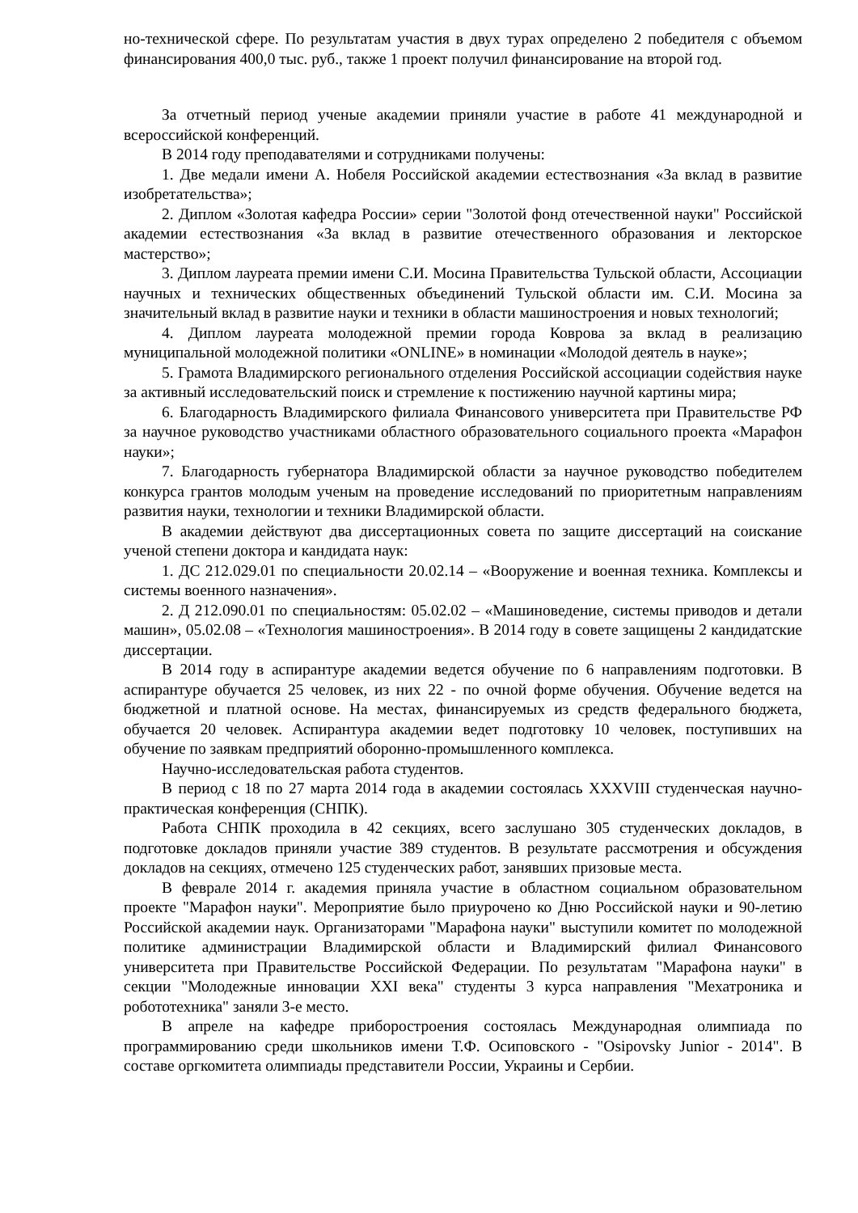но-технической сфере. По результатам участия в двух турах определено 2 победителя с объемом финансирования 400,0 тыс. руб., также 1 проект получил финансирование на второй год.
За отчетный период ученые академии приняли участие в работе 41 международной и всероссийской конференций.
В 2014 году преподавателями и сотрудниками получены:
1. Две медали имени А. Нобеля Российской академии естествознания «За вклад в развитие изобретательства»;
2. Диплом «Золотая кафедра России» серии "Золотой фонд отечественной науки" Российской академии естествознания «За вклад в развитие отечественного образования и лекторское мастерство»;
3. Диплом лауреата премии имени С.И. Мосина Правительства Тульской области, Ассоциации научных и технических общественных объединений Тульской области им. С.И. Мосина за значительный вклад в развитие науки и техники в области машиностроения и новых технологий;
4. Диплом лауреата молодежной премии города Коврова за вклад в реализацию муниципальной молодежной политики «ONLINE» в номинации «Молодой деятель в науке»;
5. Грамота Владимирского регионального отделения Российской ассоциации содействия науке за активный исследовательский поиск и стремление к постижению научной картины мира;
6. Благодарность Владимирского филиала Финансового университета при Правительстве РФ за научное руководство участниками областного образовательного социального проекта «Марафон науки»;
7. Благодарность губернатора Владимирской области за научное руководство победителем конкурса грантов молодым ученым на проведение исследований по приоритетным направлениям развития науки, технологии и техники Владимирской области.
В академии действуют два диссертационных совета по защите диссертаций на соискание ученой степени доктора и кандидата наук:
1. ДС 212.029.01 по специальности 20.02.14 – «Вооружение и военная техника. Комплексы и системы военного назначения».
2. Д 212.090.01 по специальностям: 05.02.02 – «Машиноведение, системы приводов и детали машин», 05.02.08 – «Технология машиностроения». В 2014 году в совете защищены 2 кандидатские диссертации.
В 2014 году в аспирантуре академии ведется обучение по 6 направлениям подготовки. В аспирантуре обучается 25 человек, из них 22 - по очной форме обучения. Обучение ведется на бюджетной и платной основе. На местах, финансируемых из средств федерального бюджета, обучается 20 человек. Аспирантура академии ведет подготовку 10 человек, поступивших на обучение по заявкам предприятий оборонно-промышленного комплекса.
Научно-исследовательская работа студентов.
В период с 18 по 27 марта 2014 года в академии состоялась XXXVIII студенческая научно-практическая конференция (СНПК).
Работа СНПК проходила в 42 секциях, всего заслушано 305 студенческих докладов, в подготовке докладов приняли участие 389 студентов. В результате рассмотрения и обсуждения докладов на секциях, отмечено 125 студенческих работ, занявших призовые места.
В феврале 2014 г. академия приняла участие в областном социальном образовательном проекте "Марафон науки". Мероприятие было приурочено ко Дню Российской науки и 90-летию Российской академии наук. Организаторами "Марафона науки" выступили комитет по молодежной политике администрации Владимирской области и Владимирский филиал Финансового университета при Правительстве Российской Федерации. По результатам "Марафона науки" в секции "Молодежные инновации XXI века" студенты 3 курса направления "Мехатроника и робототехника" заняли 3-е место.
В апреле на кафедре приборостроения состоялась Международная олимпиада по программированию среди школьников имени Т.Ф. Осиповского - "Osipovsky Junior - 2014". В составе оргкомитета олимпиады представители России, Украины и Сербии.